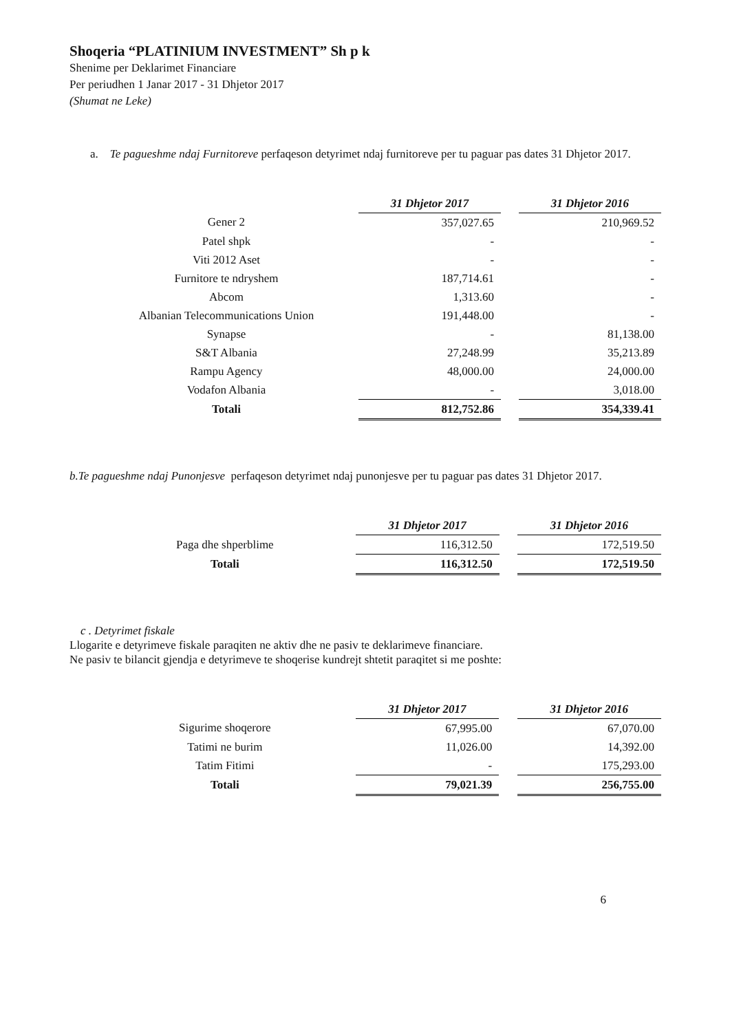Shoqeria “PLATINIUM INVESTMENT” Sh p k
Shenime per Deklarimet Financiare
Per periudhen 1 Janar 2017 - 31 Dhjetor 2017
(Shumat ne Leke)
a. Te pagueshme ndaj Furnitoreve perfaqeson detyrimet ndaj furnitoreve per tu paguar pas dates 31 Dhjetor 2017.
| | 31 Dhjetor 2017 | | 31 Dhjetor 2016 |
| Gener 2 | 357,027.65 | | 210,969.52 |
| Patel shpk | - | | - |
| Viti 2012 Aset | - | | - |
| Furnitore te ndryshem | 187,714.61 | | - |
| Abcom | 1,313.60 | | - |
| Albanian Telecommunications Union | 191,448.00 | | - |
| Synapse | - | | 81,138.00 |
| S&T Albania | 27,248.99 | | 35,213.89 |
| Rampu Agency | 48,000.00 | | 24,000.00 |
| Vodafon Albania | - | | 3,018.00 |
| Totali | 812,752.86 | | 354,339.41 |
b.Te pagueshme ndaj Punonjesve perfaqeson detyrimet ndaj punonjesve per tu paguar pas dates 31 Dhjetor 2017.
| | 31 Dhjetor 2017 | | 31 Dhjetor 2016 |
| Paga dhe shperblime | 116,312.50 | | 172,519.50 |
| Totali | 116,312.50 | | 172,519.50 |
c . Detyrimet fiskale
Llogarite e detyrimeve fiskale paraqiten ne aktiv dhe ne pasiv te deklarimeve financiare.
Ne pasiv te bilancit gjendja e detyrimeve te shoqerise kundrejt shtetit paraqitet si me poshte:
| | 31 Dhjetor 2017 | | 31 Dhjetor 2016 |
| Sigurime shoqerore | 67,995.00 | | 67,070.00 |
| Tatimi ne burim | 11,026.00 | | 14,392.00 |
| Tatim Fitimi | - | | 175,293.00 |
| Totali | 79,021.39 | | 256,755.00 |
6